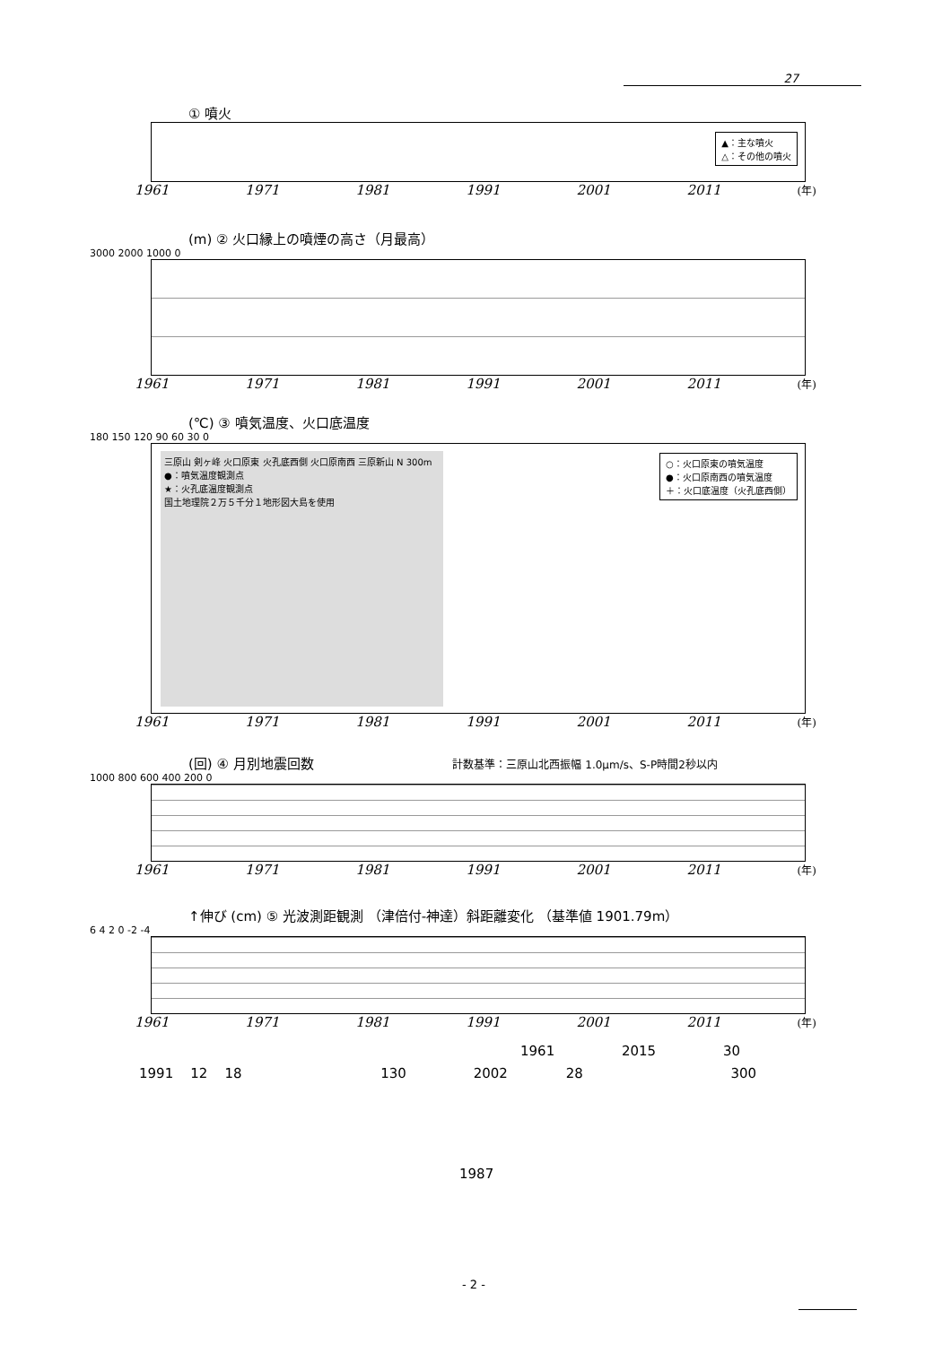27
① 噴火
▲：主な噴火
△：その他の噴火
1961 1971 1981 1991 2001 2011 (年)
(m) ② 火口縁上の噴煙の高さ（月最高）
3000 2000 1000 0
1961 1971 1981 1991 2001 2011 (年)
(℃) ③ 噴気温度、火口底温度
180 150 120 90 60 30 0
三原山 剣ヶ峰 火口原東 火孔底西側 火口原南西 三原新山 N 300m
●：噴気温度観測点
★：火孔底温度観測点
国土地理院２万５千分１地形図大島を使用
○：火口原東の噴気温度
●：火口原南西の噴気温度
＋：火口底温度（火孔底西側）
1961 1971 1981 1991 2001 2011 (年)
(回) ④ 月別地震回数 計数基準：三原山北西振幅 1.0μm/s、S-P時間2秒以内
1000 800 600 400 200 0
1961 1971 1981 1991 2001 2011 (年)
↑伸び (cm) ⑤ 光波測距観測 （津倍付-神達）斜距離変化 （基準値 1901.79m）
6 4 2 0 -2 -4
1961 1971 1981 1991 2001 2011 (年)
1961 2015 30
1991 12 18 130 2002 28 300
1987
- 2 -